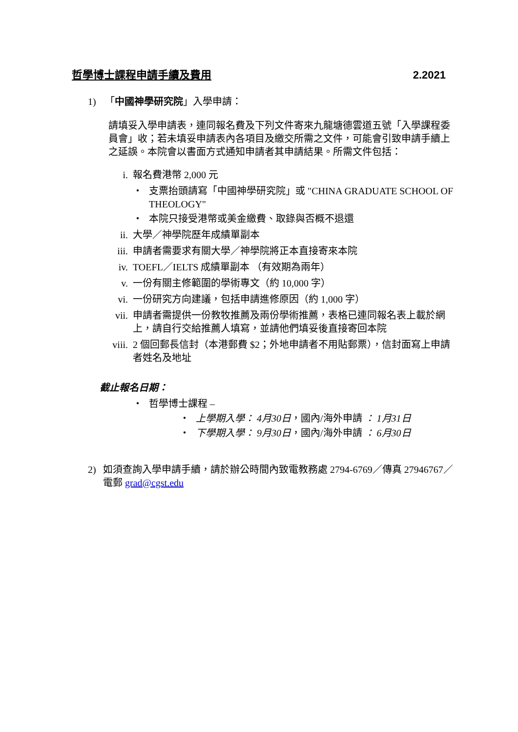哲學博士課程申請手續及費用 2.2021
1) 「中國神學研究院」入學申請：
請填妥入學申請表，連同報名費及下列文件寄來九龍塘德雲道五號「入學課程委員會」收；若未填妥申請表內各項目及繳交所需之文件，可能會引致申請手續上之延誤。本院會以書面方式通知申請者其申請結果。所需文件包括：
i. 報名費港幣 2,000 元
・ 支票抬頭請寫「中國神學研究院」或 "CHINA GRADUATE SCHOOL OF THEOLOGY"
・ 本院只接受港幣或美金繳費、取錄與否概不退還
ii. 大學／神學院歷年成績單副本
iii. 申請者需要求有關大學／神學院將正本直接寄來本院
iv. TOEFL／IELTS 成績單副本 （有效期為兩年）
v. 一份有關主修範圍的學術專文（約 10,000 字）
vi. 一份研究方向建議，包括申請進修原因（約 1,000 字）
vii. 申請者需提供一份教牧推薦及兩份學術推薦，表格已連同報名表上載於網上，請自行交給推薦人填寫，並請他們填妥後直接寄回本院
viii. 2 個回郵長信封（本港郵費 $2；外地申請者不用貼郵票），信封面寫上申請者姓名及地址
截止報名日期：
・ 哲學博士課程 –
・ 上學期入學： 4月30日，國內/海外申請 ： 1月31日
・ 下學期入學： 9月30日，國內/海外申請 ： 6月30日
2) 如須查詢入學申請手續，請於辦公時間內致電教務處 2794-6769／傳真 27946767／電郵 grad@cgst.edu